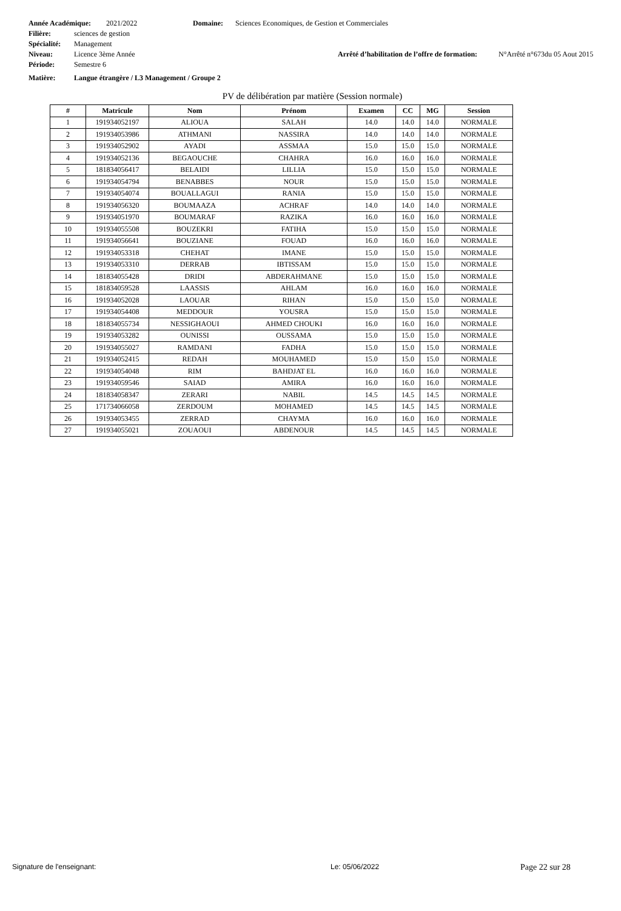Année Académique: 2021/2022 Domaine: Sciences Economiques, de Gestion et Commerciales
Filière: sciences de gestion
Spécialité: Management
Niveau: Licence 3ème Année Arrêté d’habilitation de l’offre de formation: N°Arrêté n°673du 05 Aout 2015
Période: Semestre 6
Matière: Langue étrangère / L3 Management / Groupe 2
PV de délibération par matière (Session normale)
| # | Matricule | Nom | Prénom | Examen | CC | MG | Session |
| --- | --- | --- | --- | --- | --- | --- | --- |
| 1 | 191934052197 | ALIOUA | SALAH | 14.0 | 14.0 | 14.0 | NORMALE |
| 2 | 191934053986 | ATHMANI | NASSIRA | 14.0 | 14.0 | 14.0 | NORMALE |
| 3 | 191934052902 | AYADI | ASSMAA | 15.0 | 15.0 | 15.0 | NORMALE |
| 4 | 191934052136 | BEGAOUCHE | CHAHRA | 16.0 | 16.0 | 16.0 | NORMALE |
| 5 | 181834056417 | BELAIDI | LILLIA | 15.0 | 15.0 | 15.0 | NORMALE |
| 6 | 191934054794 | BENABBES | NOUR | 15.0 | 15.0 | 15.0 | NORMALE |
| 7 | 191934054074 | BOUALLAGUI | RANIA | 15.0 | 15.0 | 15.0 | NORMALE |
| 8 | 191934056320 | BOUMAAZA | ACHRAF | 14.0 | 14.0 | 14.0 | NORMALE |
| 9 | 191934051970 | BOUMARAF | RAZIKA | 16.0 | 16.0 | 16.0 | NORMALE |
| 10 | 191934055508 | BOUZEKRI | FATIHA | 15.0 | 15.0 | 15.0 | NORMALE |
| 11 | 191934056641 | BOUZIANE | FOUAD | 16.0 | 16.0 | 16.0 | NORMALE |
| 12 | 191934053318 | CHEHAT | IMANE | 15.0 | 15.0 | 15.0 | NORMALE |
| 13 | 191934053310 | DERRAB | IBTISSAM | 15.0 | 15.0 | 15.0 | NORMALE |
| 14 | 181834055428 | DRIDI | ABDERAHMANE | 15.0 | 15.0 | 15.0 | NORMALE |
| 15 | 181834059528 | LAASSIS | AHLAM | 16.0 | 16.0 | 16.0 | NORMALE |
| 16 | 191934052028 | LAOUAR | RIHAN | 15.0 | 15.0 | 15.0 | NORMALE |
| 17 | 191934054408 | MEDDOUR | YOUSRA | 15.0 | 15.0 | 15.0 | NORMALE |
| 18 | 181834055734 | NESSIGHAOUI | AHMED CHOUKI | 16.0 | 16.0 | 16.0 | NORMALE |
| 19 | 191934053282 | OUNISSI | OUSSAMA | 15.0 | 15.0 | 15.0 | NORMALE |
| 20 | 191934055027 | RAMDANI | FADHA | 15.0 | 15.0 | 15.0 | NORMALE |
| 21 | 191934052415 | REDAH | MOUHAMED | 15.0 | 15.0 | 15.0 | NORMALE |
| 22 | 191934054048 | RIM | BAHDJAT EL | 16.0 | 16.0 | 16.0 | NORMALE |
| 23 | 191934059546 | SAIAD | AMIRA | 16.0 | 16.0 | 16.0 | NORMALE |
| 24 | 181834058347 | ZERARI | NABIL | 14.5 | 14.5 | 14.5 | NORMALE |
| 25 | 171734066058 | ZERDOUM | MOHAMED | 14.5 | 14.5 | 14.5 | NORMALE |
| 26 | 191934053455 | ZERRAD | CHAYMA | 16.0 | 16.0 | 16.0 | NORMALE |
| 27 | 191934055021 | ZOUAOUI | ABDENOUR | 14.5 | 14.5 | 14.5 | NORMALE |
Signature de l'enseignant: Le: 05/06/2022 Page 22 sur 28